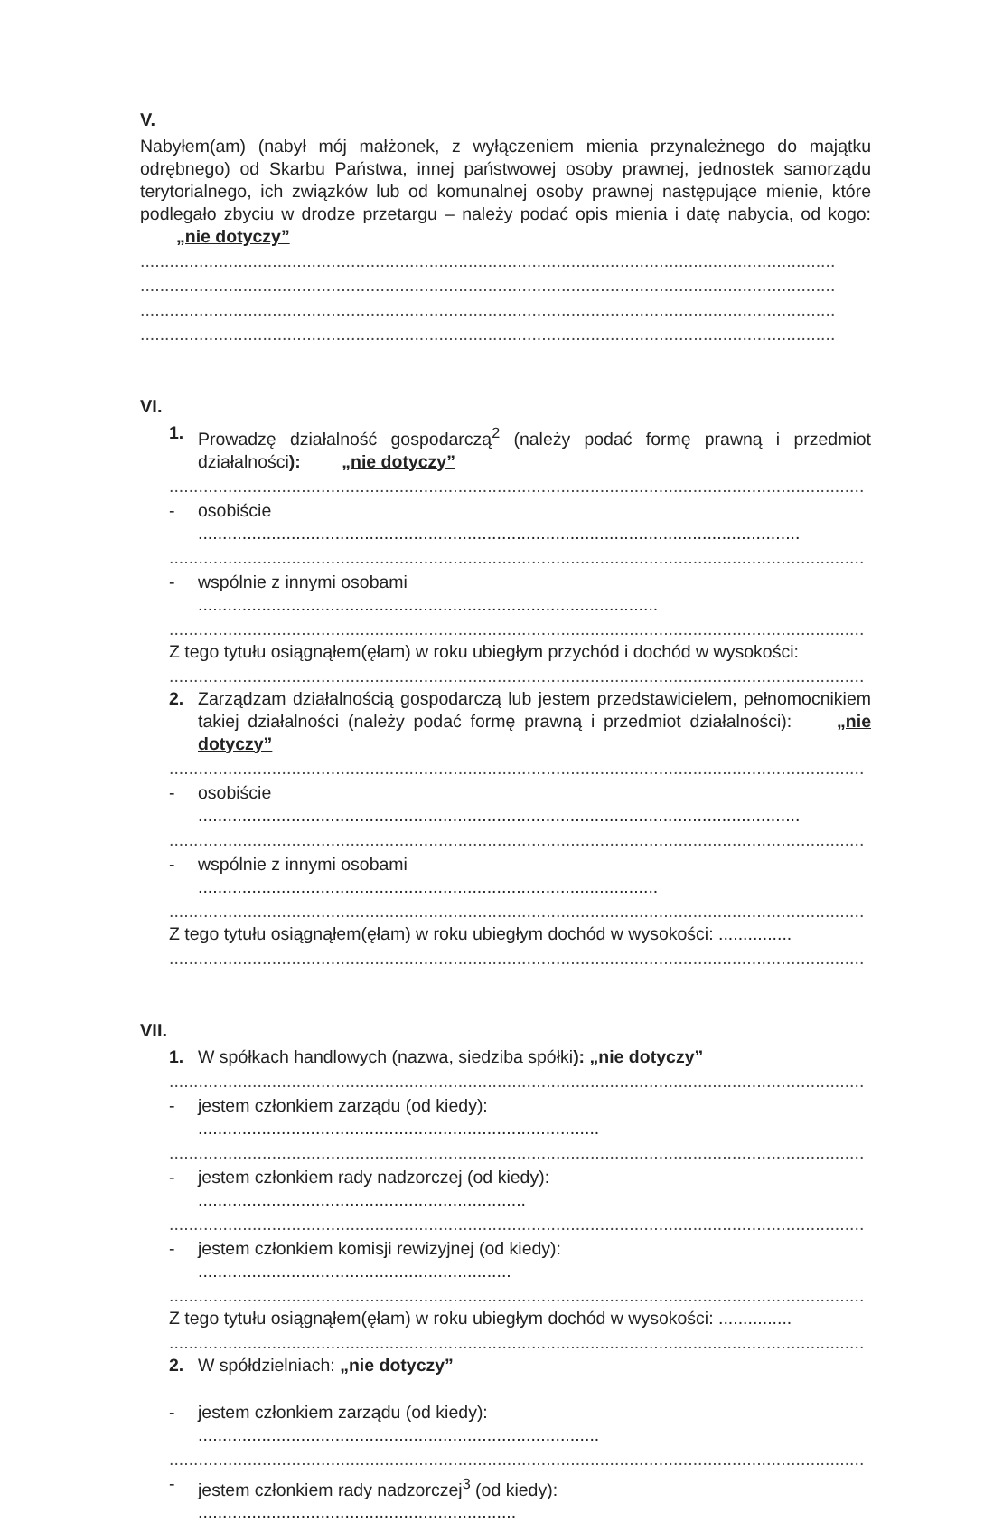V.
Nabyłem(am) (nabył mój małżonek, z wyłączeniem mienia przynależnego do majątku odrębnego) od Skarbu Państwa, innej państwowej osoby prawnej, jednostek samorządu terytorialnego, ich związków lub od komunalnej osoby prawnej następujące mienie, które podlegało zbyciu w drodze przetargu – należy podać opis mienia i datę nabycia, od kogo: „nie dotyczy”
..............................................................................................................................................
..............................................................................................................................................
..............................................................................................................................................
..............................................................................................................................................
VI.
1. Prowadzę działalność gospodarczą<sup>2</sup> (należy podać formę prawną i przedmiot działalności): „nie dotyczy”
..............................................................................................................................................
- osobiście ...........................................................................................................................
..............................................................................................................................................
- wspólnie z innymi osobami ..............................................................................................
..............................................................................................................................................
Z tego tytułu osiągnąłem(ęłam) w roku ubiegłym przychód i dochód w wysokości:
..............................................................................................................................................
2. Zarządzam działalnością gospodarczą lub jestem przedstawicielem, pełnomocnikiem takiej działalności (należy podać formę prawną i przedmiot działalności): „nie dotyczy”
..............................................................................................................................................
- osobiście ...........................................................................................................................
..............................................................................................................................................
- wspólnie z innymi osobami ..............................................................................................
..............................................................................................................................................
Z tego tytułu osiągnąłem(ęłam) w roku ubiegłym dochód w wysokości: ...............
..............................................................................................................................................
VII.
1. W spółkach handlowych (nazwa, siedziba spółki): „nie dotyczy”
..............................................................................................................................................
- jestem członkiem zarządu (od kiedy): ..................................................................................
..............................................................................................................................................
- jestem członkiem rady nadzorczej (od kiedy): ...................................................................
..............................................................................................................................................
- jestem członkiem komisji rewizyjnej (od kiedy): ................................................................
..............................................................................................................................................
Z tego tytułu osiągnąłem(ęłam) w roku ubiegłym dochód w wysokości: ...............
..............................................................................................................................................
2. W spółdzielniach: „nie dotyczy”
- jestem członkiem zarządu (od kiedy): ..................................................................................
..............................................................................................................................................
- jestem członkiem rady nadzorczej<sup>3</sup> (od kiedy): .................................................................